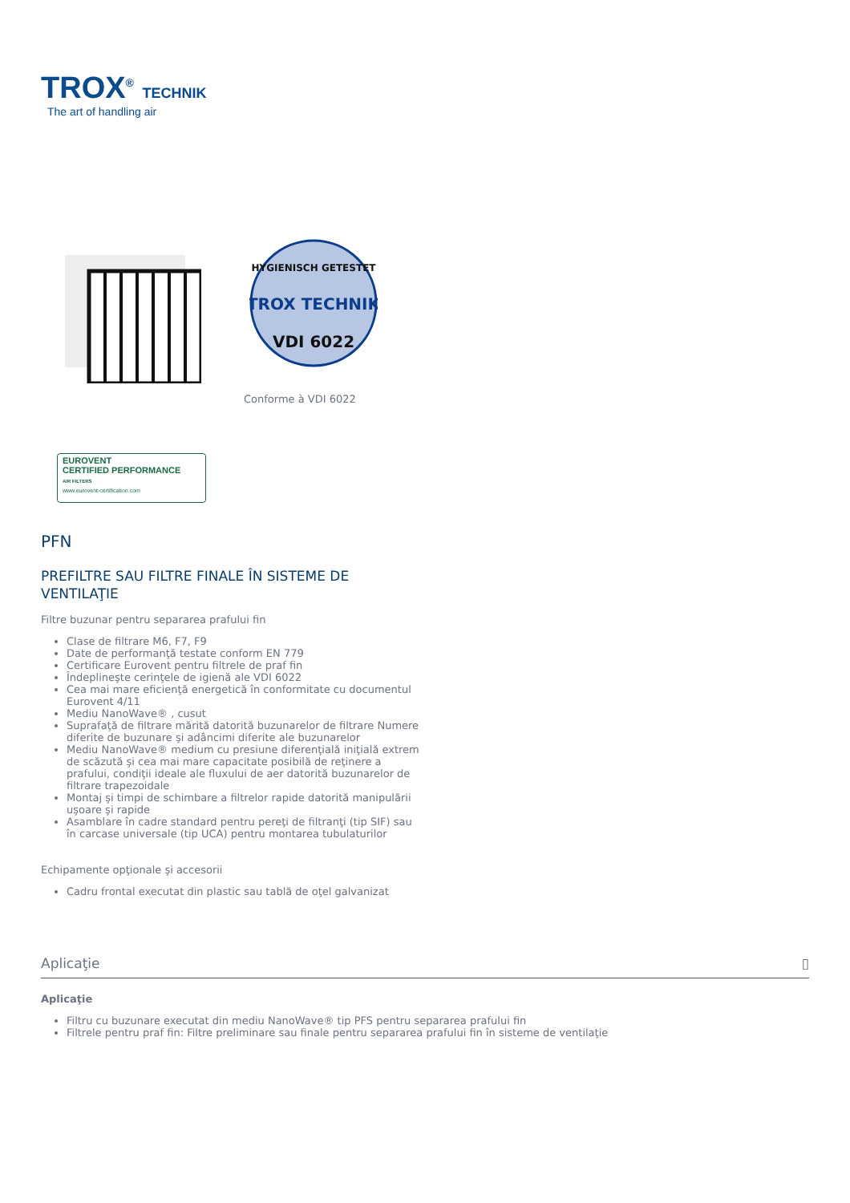TROX<sup>®</sup> TECHNIK
The art of handling air
HYGIENISCH GETESTET
TROX TECHNIK
VDI 6022
Conforme à VDI 6022
EUROVENT
CERTIFIED PERFORMANCE
AIR FILTERS
www.eurovent-certification.com
PFN
PREFILTRE SAU FILTRE FINALE ÎN SISTEME DE VENTILAŢIE
Filtre buzunar pentru separarea prafului fin
Clase de filtrare M6, F7, F9
Date de performanţă testate conform EN 779
Certificare Eurovent pentru filtrele de praf fin
Îndeplineşte cerinţele de igienă ale VDI 6022
Cea mai mare eficienţă energetică în conformitate cu documentul Eurovent 4/11
Mediu NanoWave® , cusut
Suprafaţă de filtrare mărită datorită buzunarelor de filtrare Numere diferite de buzunare şi adâncimi diferite ale buzunarelor
Mediu NanoWave® medium cu presiune diferenţială iniţială extrem de scăzută şi cea mai mare capacitate posibilă de reţinere a prafului, condiţii ideale ale fluxului de aer datorită buzunarelor de filtrare trapezoidale
Montaj şi timpi de schimbare a filtrelor rapide datorită manipulării uşoare şi rapide
Asamblare în cadre standard pentru pereţi de filtranţi (tip SIF) sau în carcase universale (tip UCA) pentru montarea tubulaturilor
Echipamente opţionale şi accesorii
Cadru frontal executat din plastic sau tablă de oţel galvanizat
Aplicaţie ▯
Aplicaţie
Filtru cu buzunare executat din mediu NanoWave® tip PFS pentru separarea prafului fin
Filtrele pentru praf fin: Filtre preliminare sau finale pentru separarea prafului fin în sisteme de ventilaţie